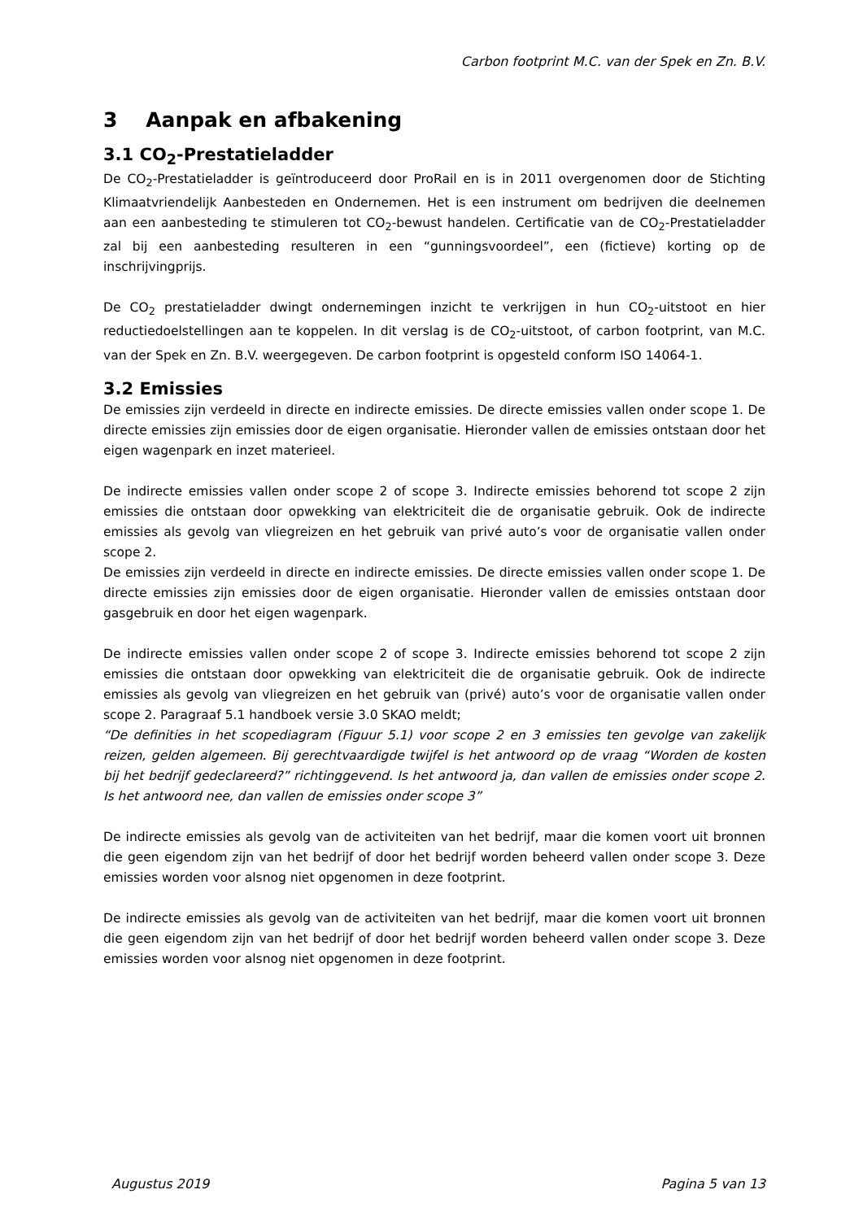Carbon footprint M.C. van der Spek en Zn. B.V.
3 Aanpak en afbakening
3.1 CO<sub>2</sub>-Prestatieladder
De CO<sub>2</sub>-Prestatieladder is geïntroduceerd door ProRail en is in 2011 overgenomen door de Stichting Klimaatvriendelijk Aanbesteden en Ondernemen. Het is een instrument om bedrijven die deelnemen aan een aanbesteding te stimuleren tot CO<sub>2</sub>-bewust handelen. Certificatie van de CO<sub>2</sub>-Prestatieladder zal bij een aanbesteding resulteren in een “gunningsvoordeel”, een (fictieve) korting op de inschrijvingprijs.
De CO<sub>2</sub> prestatieladder dwingt ondernemingen inzicht te verkrijgen in hun CO<sub>2</sub>-uitstoot en hier reductiedoelstellingen aan te koppelen. In dit verslag is de CO<sub>2</sub>-uitstoot, of carbon footprint, van M.C. van der Spek en Zn. B.V. weergegeven. De carbon footprint is opgesteld conform ISO 14064-1.
3.2 Emissies
De emissies zijn verdeeld in directe en indirecte emissies. De directe emissies vallen onder scope 1. De directe emissies zijn emissies door de eigen organisatie. Hieronder vallen de emissies ontstaan door het eigen wagenpark en inzet materieel.
De indirecte emissies vallen onder scope 2 of scope 3. Indirecte emissies behorend tot scope 2 zijn emissies die ontstaan door opwekking van elektriciteit die de organisatie gebruik. Ook de indirecte emissies als gevolg van vliegreizen en het gebruik van privé auto’s voor de organisatie vallen onder scope 2.
De emissies zijn verdeeld in directe en indirecte emissies. De directe emissies vallen onder scope 1. De directe emissies zijn emissies door de eigen organisatie. Hieronder vallen de emissies ontstaan door gasgebruik en door het eigen wagenpark.
De indirecte emissies vallen onder scope 2 of scope 3. Indirecte emissies behorend tot scope 2 zijn emissies die ontstaan door opwekking van elektriciteit die de organisatie gebruik. Ook de indirecte emissies als gevolg van vliegreizen en het gebruik van (privé) auto’s voor de organisatie vallen onder scope 2. Paragraaf 5.1 handboek versie 3.0 SKAO meldt;
“De definities in het scopediagram (Figuur 5.1) voor scope 2 en 3 emissies ten gevolge van zakelijk reizen, gelden algemeen. Bij gerechtvaardigde twijfel is het antwoord op de vraag “Worden de kosten bij het bedrijf gedeclareerd?” richtinggevend. Is het antwoord ja, dan vallen de emissies onder scope 2. Is het antwoord nee, dan vallen de emissies onder scope 3”
De indirecte emissies als gevolg van de activiteiten van het bedrijf, maar die komen voort uit bronnen die geen eigendom zijn van het bedrijf of door het bedrijf worden beheerd vallen onder scope 3. Deze emissies worden voor alsnog niet opgenomen in deze footprint.
De indirecte emissies als gevolg van de activiteiten van het bedrijf, maar die komen voort uit bronnen die geen eigendom zijn van het bedrijf of door het bedrijf worden beheerd vallen onder scope 3. Deze emissies worden voor alsnog niet opgenomen in deze footprint.
Augustus 2019 Pagina 5 van 13